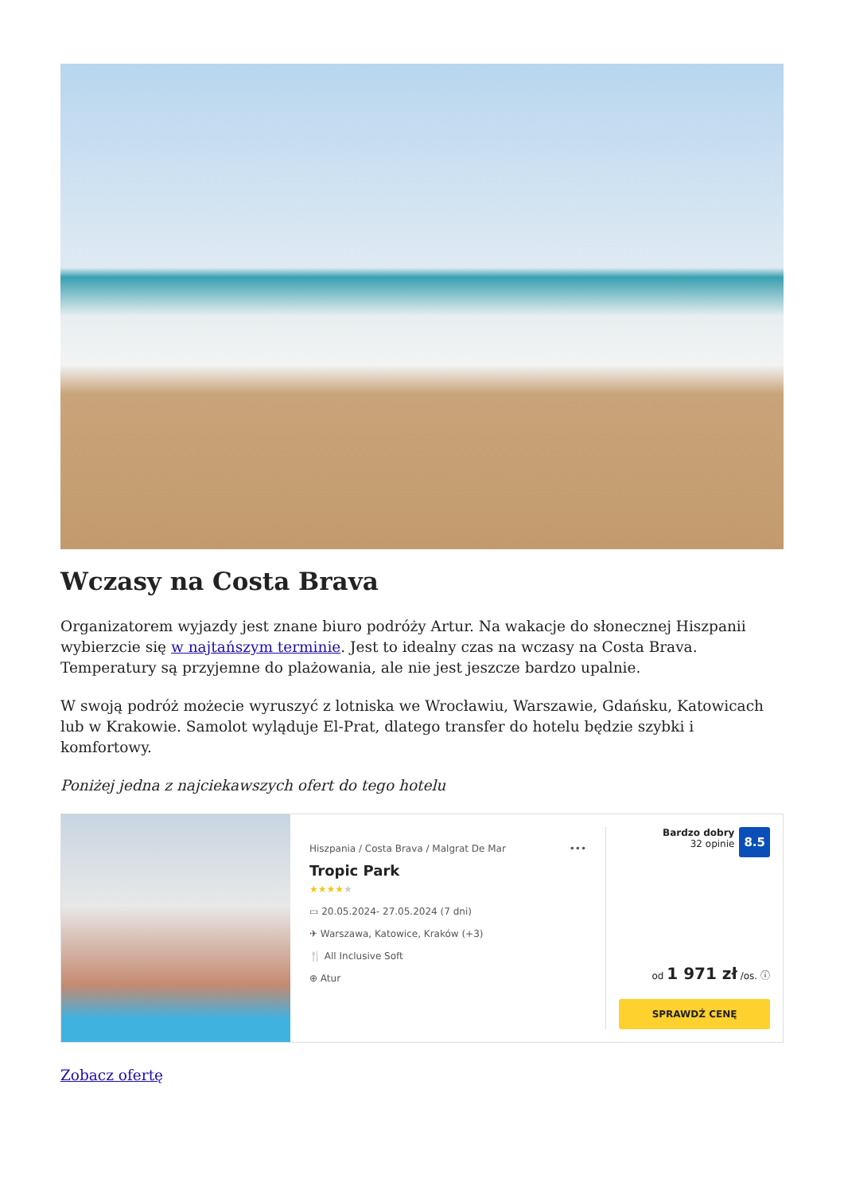Wczasy na Costa Brava
Organizatorem wyjazdy jest znane biuro podróży Artur. Na wakacje do słonecznej Hiszpanii wybierzcie się w najtańszym terminie. Jest to idealny czas na wczasy na Costa Brava. Temperatury są przyjemne do plażowania, ale nie jest jeszcze bardzo upalnie.
W swoją podróż możecie wyruszyć z lotniska we Wrocławiu, Warszawie, Gdańsku, Katowicach lub w Krakowie. Samolot wyląduje El-Prat, dlatego transfer do hotelu będzie szybki i komfortowy.
Poniżej jedna z najciekawszych ofert do tego hotelu
Hiszpania / Costa Brava / Malgrat De Mar •••
Tropic Park
★★★★★
▭ 20.05.2024- 27.05.2024 (7 dni)
✈ Warszawa, Katowice, Kraków (+3)
🍴 All Inclusive Soft
⊕ Atur
Bardzo dobry
32 opinie 8.5
od 1 971 zł /os. ⓘ
SPRAWDŹ CENĘ
Zobacz ofertę